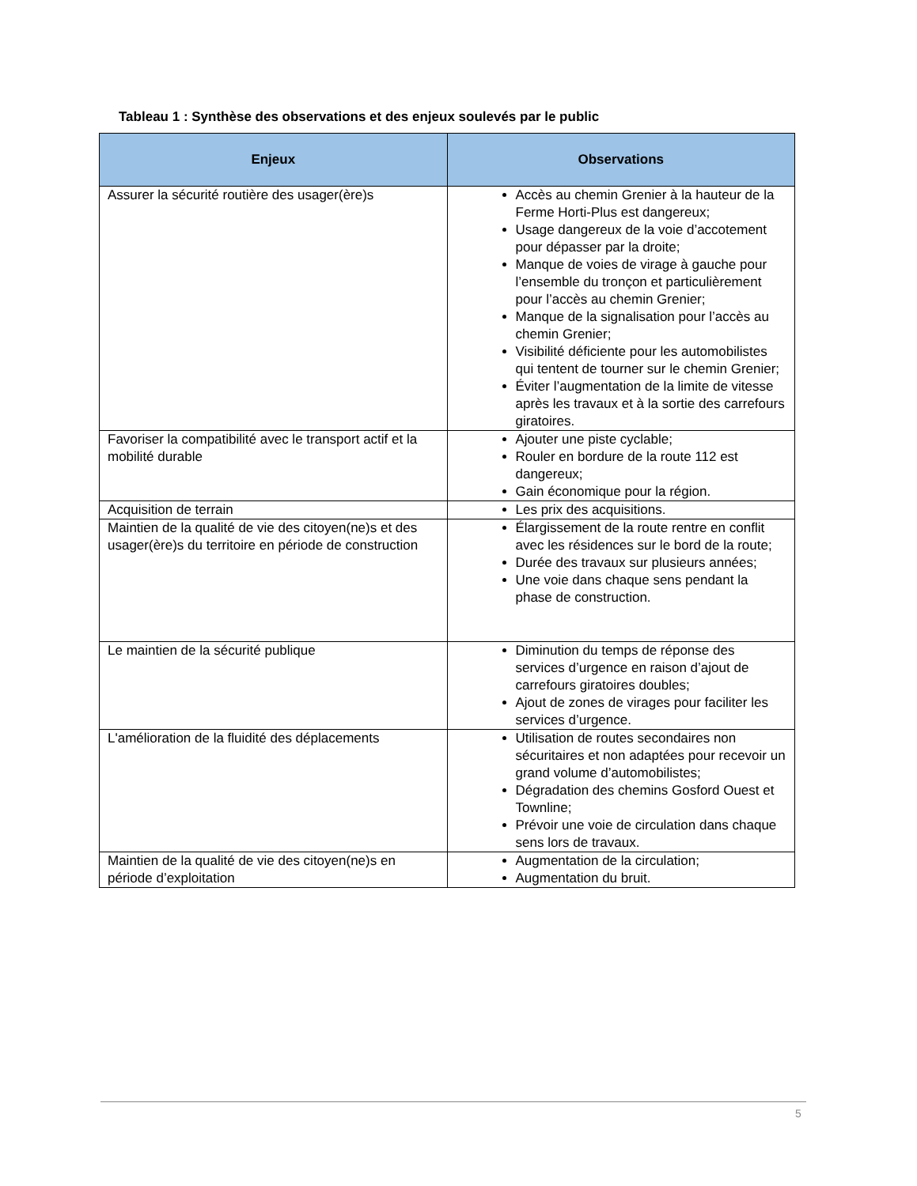Tableau 1 : Synthèse des observations et des enjeux soulevés par le public
| Enjeux | Observations |
| --- | --- |
| Assurer la sécurité routière des usager(ère)s | Accès au chemin Grenier à la hauteur de la Ferme Horti-Plus est dangereux; Usage dangereux de la voie d’accotement pour dépasser par la droite; Manque de voies de virage à gauche pour l’ensemble du tronçon et particulièrement pour l’accès au chemin Grenier; Manque de la signalisation pour l’accès au chemin Grenier; Visibilité déficiente pour les automobilistes qui tentent de tourner sur le chemin Grenier; Éviter l’augmentation de la limite de vitesse après les travaux et à la sortie des carrefours giratoires. |
| Favoriser la compatibilité avec le transport actif et la mobilité durable | Ajouter une piste cyclable; Rouler en bordure de la route 112 est dangereux; Gain économique pour la région. |
| Acquisition de terrain | Les prix des acquisitions. |
| Maintien de la qualité de vie des citoyen(ne)s et des usager(ère)s du territoire en période de construction | Élargissement de la route rentre en conflit avec les résidences sur le bord de la route; Durée des travaux sur plusieurs années; Une voie dans chaque sens pendant la phase de construction. |
| Le maintien de la sécurité publique | Diminution du temps de réponse des services d’urgence en raison d’ajout de carrefours giratoires doubles; Ajout de zones de virages pour faciliter les services d’urgence. |
| L'amélioration de la fluidité des déplacements | Utilisation de routes secondaires non sécuritaires et non adaptées pour recevoir un grand volume d’automobilistes; Dégradation des chemins Gosford Ouest et Townline; Prévoir une voie de circulation dans chaque sens lors de travaux. |
| Maintien de la qualité de vie des citoyen(ne)s en période d’exploitation | Augmentation de la circulation; Augmentation du bruit. |
5